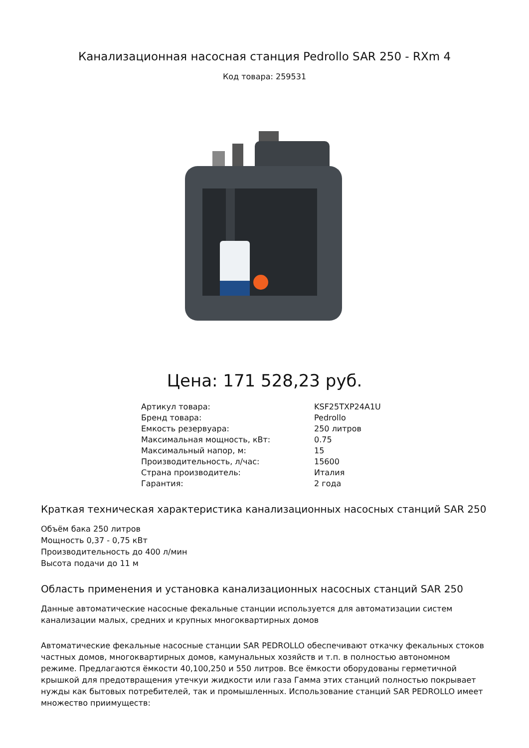Канализационная насосная станция Pedrollo SAR 250 - RXm 4
Код товара: 259531
Цена: 171 528,23 руб.
| Артикул товара: | KSF25TXP24A1U |
| Бренд товара: | Pedrollo |
| Емкость резервуара: | 250 литров |
| Максимальная мощность, кВт: | 0.75 |
| Максимальный напор, м: | 15 |
| Производительность, л/час: | 15600 |
| Страна производитель: | Италия |
| Гарантия: | 2 года |
Краткая техническая характеристика канализационных насосных станций SAR 250
Объём бака 250 литров
Мощность 0,37 - 0,75 кВт
Производительность до 400 л/мин
Высота подачи до 11 м
Область применения и установка канализационных насосных станций SAR 250
Данные автоматические насосные фекальные станции используется для автоматизации систем канализации малых, средних и крупных многоквартирных домов
Автоматические фекальные насосные станции SAR PEDROLLO обеспечивают откачку фекальных стоков частных домов, многоквартирных домов, камунальных хозяйств и т.п. в полностью автономном режиме. Предлагаются ёмкости 40,100,250 и 550 литров. Все ёмкости оборудованы герметичной крышкой для предотвращения утечкуи жидкости или газа Гамма этих станций полностью покрывает нужды как бытовых потребителей, так и промышленных. Использование станций SAR PEDROLLO имеет множество приимуществ: